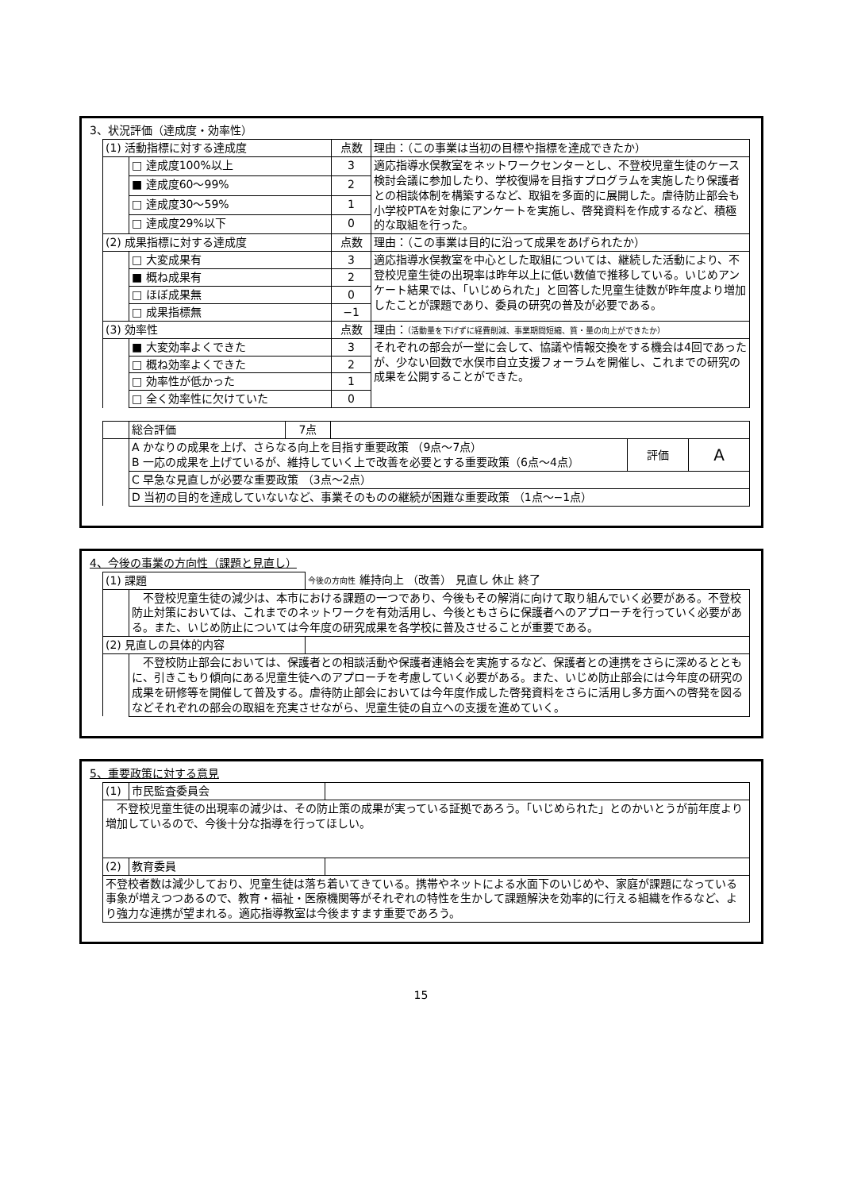3、状況評価（達成度・効率性）
| (1) 活動指標に対する達成度 | | 点数 | 理由：（この事業は当初の目標や指標を達成できたか） |
| | □ 達成度100%以上 | 3 | 適応指導水俣教室をネットワークセンターとし、不登校児童生徒のケース検討会議に参加したり、学校復帰を目指すプログラムを実施したり保護者との相談体制を構築するなど、取組を多面的に展開した。虐待防止部会も小学校PTAを対象にアンケートを実施し、啓発資料を作成するなど、積極的な取組を行った。 |
| | ■ 達成度60～99% | 2 | |
| | □ 達成度30～59% | 1 | |
| | □ 達成度29%以下 | 0 | |
| (2) 成果指標に対する達成度 | | 点数 | 理由：（この事業は目的に沿って成果をあげられたか） |
| | □ 大変成果有 | 3 | 適応指導水俣教室を中心とした取組については、継続した活動により、不登校児童生徒の出現率は昨年以上に低い数値で推移している。いじめアンケート結果では、「いじめられた」と回答した児童生徒数が昨年度より増加したことが課題であり、委員の研究の普及が必要である。 |
| | ■ 概ね成果有 | 2 | |
| | □ ほぼ成果無 | 0 | |
| | □ 成果指標無 | −1 | |
| (3) 効率性 | | 点数 | 理由： （活動量を下げずに経費削減、事業期間短縮、質・量の向上ができたか） |
| | ■ 大変効率よくできた | 3 | それぞれの部会が一堂に会して、協議や情報交換をする機会は4回であったが、少ない回数で水俣市自立支援フォーラムを開催し、これまでの研究の成果を公開することができた。 |
| | □ 概ね効率よくできた | 2 | |
| | □ 効率性が低かった | 1 | |
| | □ 全く効率性に欠けていた | 0 | |
| | 総合評価 | 7点 | | | |
| | A かなりの成果を上げ、さらなる向上を目指す重要政策 （9点～7点） B 一応の成果を上げているが、維持していく上で改善を必要とする重要政策（6点～4点） | | | 評価 | A |
| | C 早急な見直しが必要な重要政策 （3点～2点） | | | | |
| | D 当初の目的を達成していないなど、事業そのものの継続が困難な重要政策 （1点～−1点） | | | | |
4、今後の事業の方向性（課題と見直し）
| (1) 課題 | | 今後の方向性 維持向上 （改善） 見直し 休止 終了 |
| | 不登校児童生徒の減少は、本市における課題の一つであり、今後もその解消に向けて取り組んでいく必要がある。不登校防止対策においては、これまでのネットワークを有効活用し、今後ともさらに保護者へのアプローチを行っていく必要がある。また、いじめ防止については今年度の研究成果を各学校に普及させることが重要である。 | |
| (2) 見直しの具体的内容 | | |
| | 不登校防止部会においては、保護者との相談活動や保護者連絡会を実施するなど、保護者との連携をさらに深めるとともに、引きこもり傾向にある児童生徒へのアプローチを考慮していく必要がある。また、いじめ防止部会には今年度の研究の成果を研修等を開催して普及する。虐待防止部会においては今年度作成した啓発資料をさらに活用し多方面への啓発を図るなどそれぞれの部会の取組を充実させながら、児童生徒の自立への支援を進めていく。 | |
5、重要政策に対する意見
| (1) | 市民監査委員会 | |
| 不登校児童生徒の出現率の減少は、その防止策の成果が実っている証拠であろう。「いじめられた」とのかいとうが前年度より増加しているので、今後十分な指導を行ってほしい。 | | |
| (2) | 教育委員 | |
| 不登校者数は減少しており、児童生徒は落ち着いてきている。携帯やネットによる水面下のいじめや、家庭が課題になっている事象が増えつつあるので、教育・福祉・医療機関等がそれぞれの特性を生かして課題解決を効率的に行える組織を作るなど、より強力な連携が望まれる。適応指導教室は今後ますます重要であろう。 | | |
15